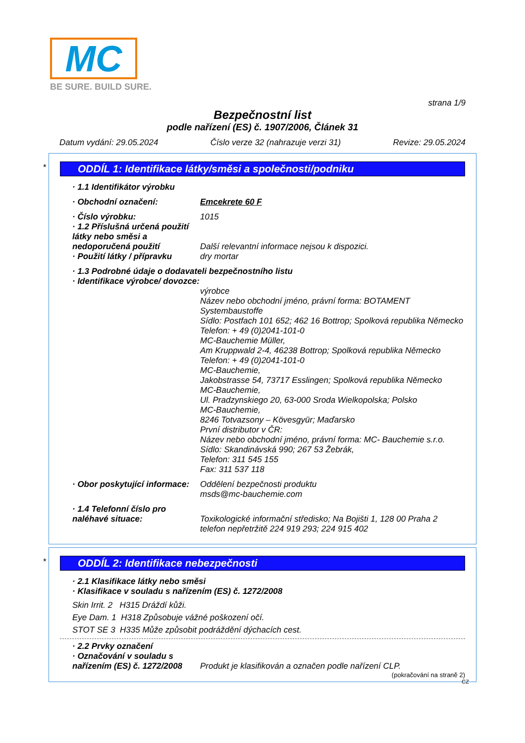MC
BE SURE. BUILD SURE.
strana 1/9
Bezpečnostní list
podle nařízení (ES) č. 1907/2006, Článek 31
Datum vydání: 29.05.2024 Číslo verze 32 (nahrazuje verzi 31) Revize: 29.05.2024
*
ODDÍL 1: Identifikace látky/směsi a společnosti/podniku
· 1.1 Identifikátor výrobku
· Obchodní označení: Emcekrete 60 F
· Číslo výrobku: 1015
· 1.2 Příslušná určená použití látky nebo směsi a nedoporučená použití
Další relevantní informace nejsou k dispozici.
· Použití látky / přípravku dry mortar
· 1.3 Podrobné údaje o dodavateli bezpečnostního listu
· Identifikace výrobce/ dovozce:
výrobce
Název nebo obchodní jméno, právní forma: BOTAMENT Systembaustoffe
Sídlo: Postfach 101 652; 462 16 Bottrop; Spolková republika Německo
Telefon: + 49 (0)2041-101-0
MC-Bauchemie Müller,
Am Kruppwald 2-4, 46238 Bottrop; Spolková republika Německo
Telefon: + 49 (0)2041-101-0
MC-Bauchemie,
Jakobstrasse 54, 73717 Esslingen; Spolková republika Německo
MC-Bauchemie,
Ul. Pradzynskiego 20, 63-000 Sroda Wielkopolska; Polsko
MC-Bauchemie,
8246 Totvazsony – Kövesgyür; Maďarsko
První distributor v ČR:
Název nebo obchodní jméno, právní forma: MC- Bauchemie s.r.o.
Sídlo: Skandinávská 990; 267 53 Žebrák,
Telefon: 311 545 155
Fax: 311 537 118
· Obor poskytující informace: Oddělení bezpečnosti produktu
msds@mc-bauchemie.com
· 1.4 Telefonní číslo pro naléhavé situace:
Toxikologické informační středisko; Na Bojišti 1, 128 00 Praha 2 telefon nepřetržitě 224 919 293; 224 915 402
*
ODDÍL 2: Identifikace nebezpečnosti
· 2.1 Klasifikace látky nebo směsi
· Klasifikace v souladu s nařízením (ES) č. 1272/2008
Skin Irrit. 2 H315 Dráždí kůži.
Eye Dam. 1 H318 Způsobuje vážné poškození očí.
STOT SE 3 H335 Může způsobit podráždění dýchacích cest.
· 2.2 Prvky označení
· Označování v souladu s nařízením (ES) č. 1272/2008
Produkt je klasifikován a označen podle nařízení CLP.
(pokračování na straně 2)
CZ